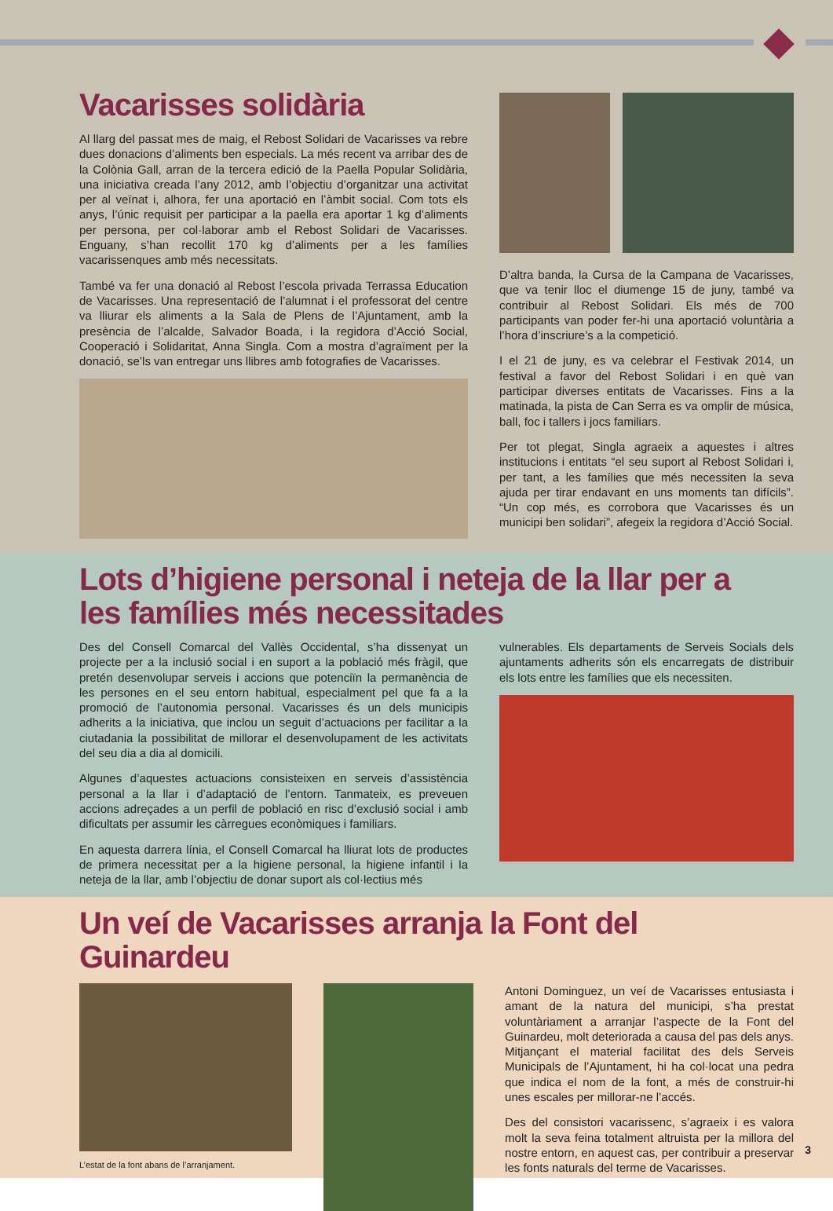Vacarisses solidària
Al llarg del passat mes de maig, el Rebost Solidari de Vacarisses va rebre dues donacions d’aliments ben especials. La més recent va arribar des de la Colònia Gall, arran de la tercera edició de la Paella Popular Solidària, una iniciativa creada l’any 2012, amb l’objectiu d’organitzar una activitat per al veïnat i, alhora, fer una aportació en l’àmbit social. Com tots els anys, l’únic requisit per participar a la paella era aportar 1 kg d’aliments per persona, per col·laborar amb el Rebost Solidari de Vacarisses. Enguany, s’han recollit 170 kg d’aliments per a les famílies vacarissenques amb més necessitats.
També va fer una donació al Rebost l’escola privada Terrassa Education de Vacarisses. Una representació de l’alumnat i el professorat del centre va lliurar els aliments a la Sala de Plens de l’Ajuntament, amb la presència de l’alcalde, Salvador Boada, i la regidora d’Acció Social, Cooperació i Solidaritat, Anna Singla. Com a mostra d’agraïment per la donació, se’ls van entregar uns llibres amb fotografies de Vacarisses.
D’altra banda, la Cursa de la Campana de Vacarisses, que va tenir lloc el diumenge 15 de juny, també va contribuir al Rebost Solidari. Els més de 700 participants van poder fer-hi una aportació voluntària a l’hora d’inscriure’s a la competició.
I el 21 de juny, es va celebrar el Festivak 2014, un festival a favor del Rebost Solidari i en què van participar diverses entitats de Vacarisses. Fins a la matinada, la pista de Can Serra es va omplir de música, ball, foc i tallers i jocs familiars.
Per tot plegat, Singla agraeix a aquestes i altres institucions i entitats “el seu suport al Rebost Solidari i, per tant, a les famílies que més necessiten la seva ajuda per tirar endavant en uns moments tan difícils”. “Un cop més, es corrobora que Vacarisses és un municipi ben solidari”, afegeix la regidora d’Acció Social.
Lots d’higiene personal i neteja de la llar per a les famílies més necessitades
Des del Consell Comarcal del Vallès Occidental, s’ha dissenyat un projecte per a la inclusió social i en suport a la població més fràgil, que pretén desenvolupar serveis i accions que potenciïn la permanència de les persones en el seu entorn habitual, especialment pel que fa a la promoció de l’autonomia personal. Vacarisses és un dels municipis adherits a la iniciativa, que inclou un seguit d’actuacions per facilitar a la ciutadania la possibilitat de millorar el desenvolupament de les activitats del seu dia a dia al domicili.
Algunes d’aquestes actuacions consisteixen en serveis d’assistència personal a la llar i d’adaptació de l’entorn. Tanmateix, es preveuen accions adreçades a un perfil de població en risc d’exclusió social i amb dificultats per assumir les càrregues econòmiques i familiars.
En aquesta darrera línia, el Consell Comarcal ha lliurat lots de productes de primera necessitat per a la higiene personal, la higiene infantil i la neteja de la llar, amb l’objectiu de donar suport als col·lectius més
vulnerables. Els departaments de Serveis Socials dels ajuntaments adherits són els encarregats de distribuir els lots entre les famílies que els necessiten.
Un veí de Vacarisses arranja la Font del Guinardeu
L’estat de la font abans de l’arranjament.
Antoni Dominguez, un veí de Vacarisses entusiasta i amant de la natura del municipi, s’ha prestat voluntàriament a arranjar l’aspecte de la Font del Guinardeu, molt deteriorada a causa del pas dels anys. Mitjançant el material facilitat des dels Serveis Municipals de l’Ajuntament, hi ha col·locat una pedra que indica el nom de la font, a més de construir-hi unes escales per millorar-ne l’accés.
Des del consistori vacarissenc, s’agraeix i es valora molt la seva feina totalment altruista per la millora del nostre entorn, en aquest cas, per contribuir a preservar les fonts naturals del terme de Vacarisses.
3